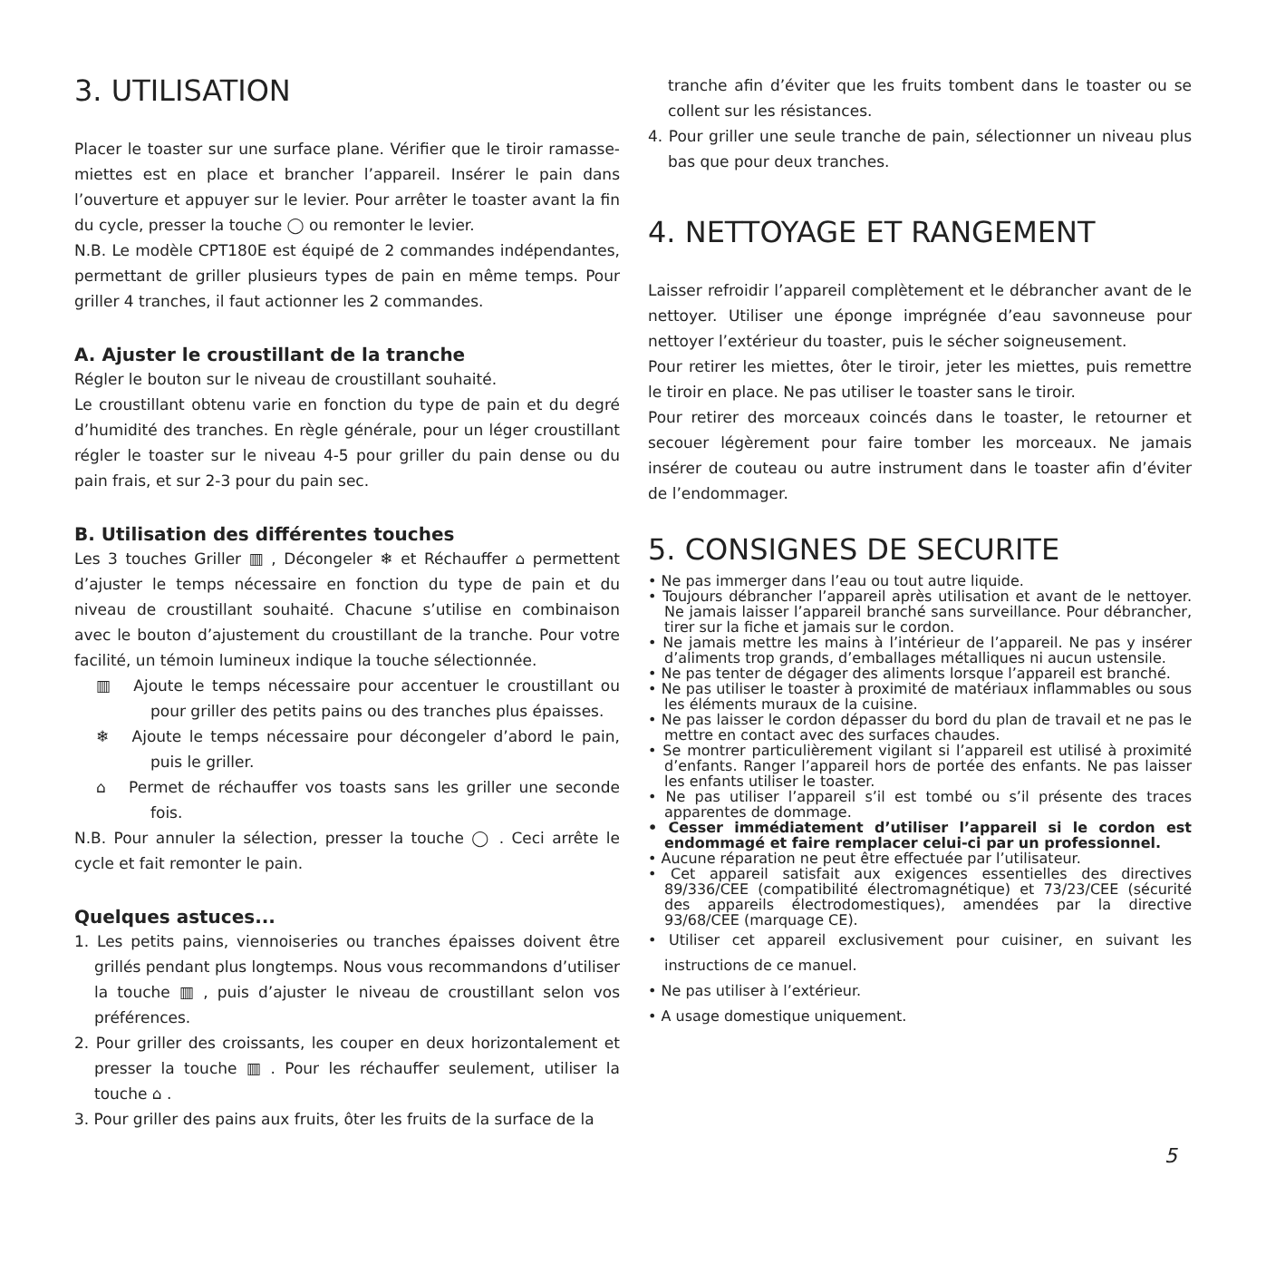3. UTILISATION
Placer le toaster sur une surface plane. Vérifier que le tiroir ramasse-miettes est en place et brancher l’appareil. Insérer le pain dans l’ouverture et appuyer sur le levier. Pour arrêter le toaster avant la fin du cycle, presser la touche ◯ ou remonter le levier.
N.B. Le modèle CPT180E est équipé de 2 commandes indépendantes, permettant de griller plusieurs types de pain en même temps. Pour griller 4 tranches, il faut actionner les 2 commandes.
A. Ajuster le croustillant de la tranche
Régler le bouton sur le niveau de croustillant souhaité.
Le croustillant obtenu varie en fonction du type de pain et du degré d’humidité des tranches. En règle générale, pour un léger croustillant régler le toaster sur le niveau 4-5 pour griller du pain dense ou du pain frais, et sur 2-3 pour du pain sec.
B. Utilisation des différentes touches
Les 3 touches Griller ▥ , Décongeler ❄ et Réchauffer ⌂ permettent d’ajuster le temps nécessaire en fonction du type de pain et du niveau de croustillant souhaité. Chacune s’utilise en combinaison avec le bouton d’ajustement du croustillant de la tranche. Pour votre facilité, un témoin lumineux indique la touche sélectionnée.
▥ Ajoute le temps nécessaire pour accentuer le croustillant ou pour griller des petits pains ou des tranches plus épaisses.
❄ Ajoute le temps nécessaire pour décongeler d’abord le pain, puis le griller.
⌂ Permet de réchauffer vos toasts sans les griller une seconde fois.
N.B. Pour annuler la sélection, presser la touche ◯ . Ceci arrête le cycle et fait remonter le pain.
Quelques astuces...
1. Les petits pains, viennoiseries ou tranches épaisses doivent être grillés pendant plus longtemps. Nous vous recommandons d’utiliser la touche ▥ , puis d’ajuster le niveau de croustillant selon vos préférences.
2. Pour griller des croissants, les couper en deux horizontalement et presser la touche ▥ . Pour les réchauffer seulement, utiliser la touche ⌂ .
3. Pour griller des pains aux fruits, ôter les fruits de la surface de la
tranche afin d’éviter que les fruits tombent dans le toaster ou se collent sur les résistances.
4. Pour griller une seule tranche de pain, sélectionner un niveau plus bas que pour deux tranches.
4. NETTOYAGE ET RANGEMENT
Laisser refroidir l’appareil complètement et le débrancher avant de le nettoyer. Utiliser une éponge imprégnée d’eau savonneuse pour nettoyer l’extérieur du toaster, puis le sécher soigneusement.
Pour retirer les miettes, ôter le tiroir, jeter les miettes, puis remettre le tiroir en place. Ne pas utiliser le toaster sans le tiroir.
Pour retirer des morceaux coincés dans le toaster, le retourner et secouer légèrement pour faire tomber les morceaux. Ne jamais insérer de couteau ou autre instrument dans le toaster afin d’éviter de l’endommager.
5. CONSIGNES DE SECURITE
• Ne pas immerger dans l’eau ou tout autre liquide.
• Toujours débrancher l’appareil après utilisation et avant de le nettoyer. Ne jamais laisser l’appareil branché sans surveillance. Pour débrancher, tirer sur la fiche et jamais sur le cordon.
• Ne jamais mettre les mains à l’intérieur de l’appareil. Ne pas y insérer d’aliments trop grands, d’emballages métalliques ni aucun ustensile.
• Ne pas tenter de dégager des aliments lorsque l’appareil est branché.
• Ne pas utiliser le toaster à proximité de matériaux inflammables ou sous les éléments muraux de la cuisine.
• Ne pas laisser le cordon dépasser du bord du plan de travail et ne pas le mettre en contact avec des surfaces chaudes.
• Se montrer particulièrement vigilant si l’appareil est utilisé à proximité d’enfants. Ranger l’appareil hors de portée des enfants. Ne pas laisser les enfants utiliser le toaster.
• Ne pas utiliser l’appareil s’il est tombé ou s’il présente des traces apparentes de dommage.
• Cesser immédiatement d’utiliser l’appareil si le cordon est endommagé et faire remplacer celui-ci par un professionnel.
• Aucune réparation ne peut être effectuée par l’utilisateur.
• Cet appareil satisfait aux exigences essentielles des directives 89/336/CEE (compatibilité électromagnétique) et 73/23/CEE (sécurité des appareils électrodomestiques), amendées par la directive 93/68/CEE (marquage CE).
• Utiliser cet appareil exclusivement pour cuisiner, en suivant les instructions de ce manuel.
• Ne pas utiliser à l’extérieur.
• A usage domestique uniquement.
5